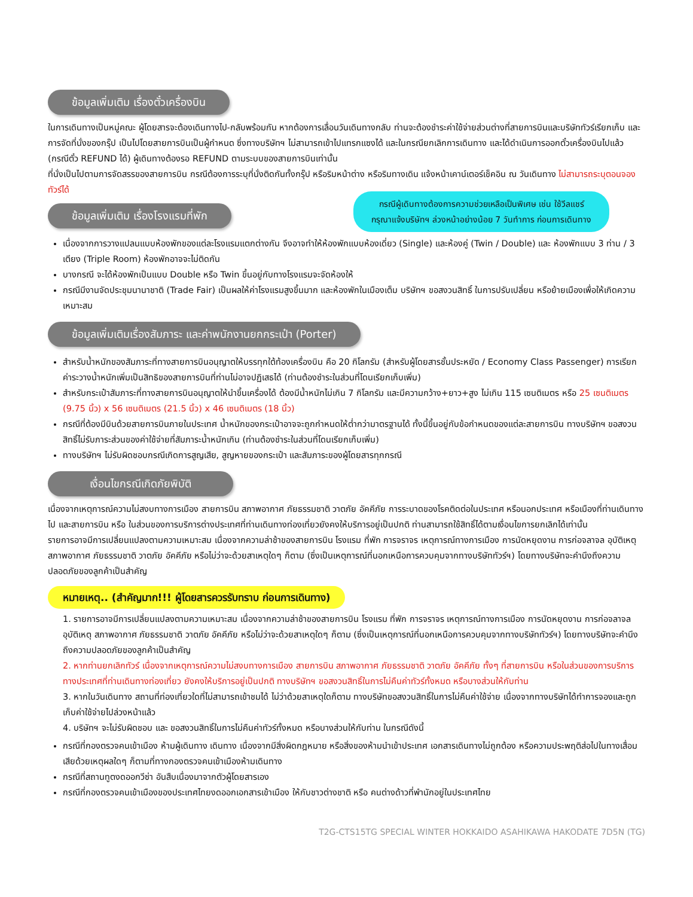ข้อมูลเพิ่มเติม เรื่องตั๋วเครื่องบิน
ในการเดินทางเป็นหมู่คณะ ผู้โดยสารจะต้องเดินทางไป-กลับพร้อมกัน หากต้องการเลื่อนวันเดินทางกลับ ท่านจะต้องชำระค่าใช้จ่ายส่วนต่างที่สายการบินและบริษัททัวร์เรียกเก็บ และการจัดที่นั่งของกรุ๊ป เป็นไปโดยสายการบินเป็นผู้กำหนด ซึ่งทางบริษัทฯ ไม่สามารถเข้าไปแทรกแซงได้ และในกรณียกเลิกการเดินทาง และได้ดำเนินการออกตั๋วเครื่องบินไปแล้ว (กรณีตั๋ว REFUND ได้) ผู้เดินทางต้องรอ REFUND ตามระบบของสายการบินเท่านั้น
ที่นั่งเป็นไปตามการจัดสรรของสายการบิน กรณีต้องการระบุที่นั่งติดกันทั้งกรุ๊ป หรือริมหน้าต่าง หรือริมทางเดิน แจ้งหน้าเคาน์เตอร์เช็คอิน ณ วันเดินทาง ไม่สามารถระบุตอนจองทัวร์ได้
กรณีผู้เดินทางต้องการความช่วยเหลือเป็นพิเศษ เช่น ใช้วีลแชร์
กรุณาแจ้งบริษัทฯ ล่วงหน้าอย่างน้อย 7 วันทำการ ก่อนการเดินทาง
ข้อมูลเพิ่มเติม เรื่องโรงแรมที่พัก
เนื่องจากการวางแปลนแบบห้องพักของแต่ละโรงแรมแตกต่างกัน จึงอาจทำให้ห้องพักแบบห้องเดี่ยว (Single) และห้องคู่ (Twin / Double) และ ห้องพักแบบ 3 ท่าน / 3 เตียง (Triple Room) ห้องพักอาจจะไม่ติดกัน
บางกรณี จะได้ห้องพักเป็นแบบ Double หรือ Twin ขึ้นอยู่กับทางโรงแรมจะจัดห้องให้
กรณีมีงานจัดประชุมนานาชาติ (Trade Fair) เป็นผลให้ค่าโรงแรมสูงขึ้นมาก และห้องพักในเมืองเต็ม บริษัทฯ ขอสงวนสิทธิ์ ในการปรับเปลี่ยน หรือย้ายเมืองเพื่อให้เกิดความเหมาะสม
ข้อมูลเพิ่มเติมเรื่องสัมภาระ และค่าพนักงานยกกระเป๋า (Porter)
สำหรับน้ำหนักของสัมภาระที่ทางสายการบินอนุญาตให้บรรทุกใต้ท้องเครื่องบิน คือ 20 กิโลกรัม (สำหรับผู้โดยสารชั้นประหยัด / Economy Class Passenger) การเรียกค่าระวางน้ำหนักเพิ่มเป็นสิทธิของสายการบินที่ท่านไม่อาจปฏิเสธได้ (ท่านต้องชำระในส่วนที่โดนเรียกเก็บเพิ่ม)
สำหรับกระเป๋าสัมภาระที่ทางสายการบินอนุญาตให้นำขึ้นเครื่องได้ ต้องมีน้ำหนักไม่เกิน 7 กิโลกรัม และมีความกว้าง+ยาว+สูง ไม่เกิน 115 เซนติเมตร หรือ 25 เซนติเมตร (9.75 นิ้ว) x 56 เซนติเมตร (21.5 นิ้ว) x 46 เซนติเมตร (18 นิ้ว)
กรณีที่ต้องมีบินด้วยสายการบินภายในประเทศ น้ำหนักของกระเป๋าอาจจะถูกกำหนดให้ต่ำกว่ามาตรฐานได้ ทั้งนี้ขึ้นอยู่กับข้อกำหนดของแต่ละสายการบิน ทางบริษัทฯ ขอสงวนสิทธิ์ไม่รับภาระส่วนของค่าใช้จ่ายที่สัมภาระน้ำหนักเกิน (ท่านต้องชำระในส่วนที่โดนเรียกเก็บเพิ่ม)
ทางบริษัทฯ ไม่รับผิดชอบกรณีเกิดการสูญเสีย, สูญหายของกระเป๋า และสัมภาระของผู้โดยสารทุกกรณี
เงื่อนไขกรณีเกิดภัยพิบัติ
เนื่องจากเหตุการณ์ความไม่สงบทางการเมือง สายการบิน สภาพอากาศ ภัยธรรมชาติ วาตภัย อัคคีภัย การระบาดของโรคติดต่อในประเทศ หรือนอกประเทศ หรือเมืองที่ท่านเดินทางไป และสายการบิน หรือ ในส่วนของการบริการต่างประเทศที่ท่านเดินทางท่องเที่ยวยังคงให้บริการอยู่เป็นปกติ ท่านสามารถใช้สิทธิ์ได้ตามเงื่อนไขการยกเลิกได้เท่านั้น
รายการอาจมีการเปลี่ยนแปลงตามความเหมาะสม เนื่องจากความล่าช้าของสายการบิน โรงแรม ที่พัก การจราจร เหตุการณ์ทางการเมือง การนัดหยุดงาน การก่อจลาจล อุบัติเหตุ สภาพอากาศ ภัยธรรมชาติ วาตภัย อัคคีภัย หรือไม่ว่าจะด้วยสาเหตุใดๆ ก็ตาม (ซึ่งเป็นเหตุการณ์ที่นอกเหนือการควบคุมจากทางบริษัททัวร์ฯ) โดยทางบริษัทจะคำนึงถึงความปลอดภัยของลูกค้าเป็นสำคัญ
หมายเหตุ.. (สำคัญมาก!!! ผู้โดยสารควรรับทราบ ก่อนการเดินทาง)
1. รายการอาจมีการเปลี่ยนแปลงตามความเหมาะสม เนื่องจากความล่าช้าของสายการบิน โรงแรม ที่พัก การจราจร เหตุการณ์ทางการเมือง การนัดหยุดงาน การก่อจลาจล อุบัติเหตุ สภาพอากาศ ภัยธรรมชาติ วาตภัย อัคคีภัย หรือไม่ว่าจะด้วยสาเหตุใดๆ ก็ตาม (ซึ่งเป็นเหตุการณ์ที่นอกเหนือการควบคุมจากทางบริษัททัวร์ฯ) โดยทางบริษัทจะคำนึงถึงความปลอดภัยของลูกค้าเป็นสำคัญ
2. หากท่านยกเลิกทัวร์ เนื่องจากเหตุการณ์ความไม่สงบทางการเมือง สายการบิน สภาพอากาศ ภัยธรรมชาติ วาตภัย อัคคีภัย ทั้งๆ ที่สายการบิน หรือในส่วนของการบริการทางประเทศที่ท่านเดินทางท่องเที่ยว ยังคงให้บริการอยู่เป็นปกติ ทางบริษัทฯ ขอสงวนสิทธิ์ในการไม่คืนค่าทัวร์ทั้งหมด หรือบางส่วนให้กับท่าน
3. หากในวันเดินทาง สถานที่ท่องเที่ยวใดที่ไม่สามารถเข้าชมได้ ไม่ว่าด้วยสาเหตุใดก็ตาม ทางบริษัทขอสงวนสิทธิ์ในการไม่คืนค่าใช้จ่าย เนื่องจากทางบริษัทได้ทำการจองและถูกเก็บค่าใช้จ่ายไปล่วงหน้าแล้ว
4. บริษัทฯ จะไม่รับผิดชอบ และ ขอสงวนสิทธิ์ในการไม่คืนค่าทัวร์ทั้งหมด หรือบางส่วนให้กับท่าน ในกรณีดังนี้
กรณีที่กองตรวจคนเข้าเมือง ห้ามผู้เดินทาง เดินทาง เนื่องจากมีสิ่งผิดกฎหมาย หรือสิ่งของห้ามนำเข้าประเทศ เอกสารเดินทางไม่ถูกต้อง หรือความประพฤติส่อไปในทางเสื่อมเสียด้วยเหตุผลใดๆ ก็ตามที่ทางกองตรวจคนเข้าเมืองห้ามเดินทาง
กรณีที่สถานทูตงดออกวีซ่า อันสืบเนื่องมาจากตัวผู้โดยสารเอง
กรณีที่กองตรวจคนเข้าเมืองของประเทศไทยงดออกเอกสารเข้าเมือง ให้กับชาวต่างชาติ หรือ คนต่างด้าวที่พำนักอยู่ในประเทศไทย
T2G-CTS15TG SPECIAL WINTER HOKKAIDO ASAHIKAWA HAKODATE 7D5N (TG)